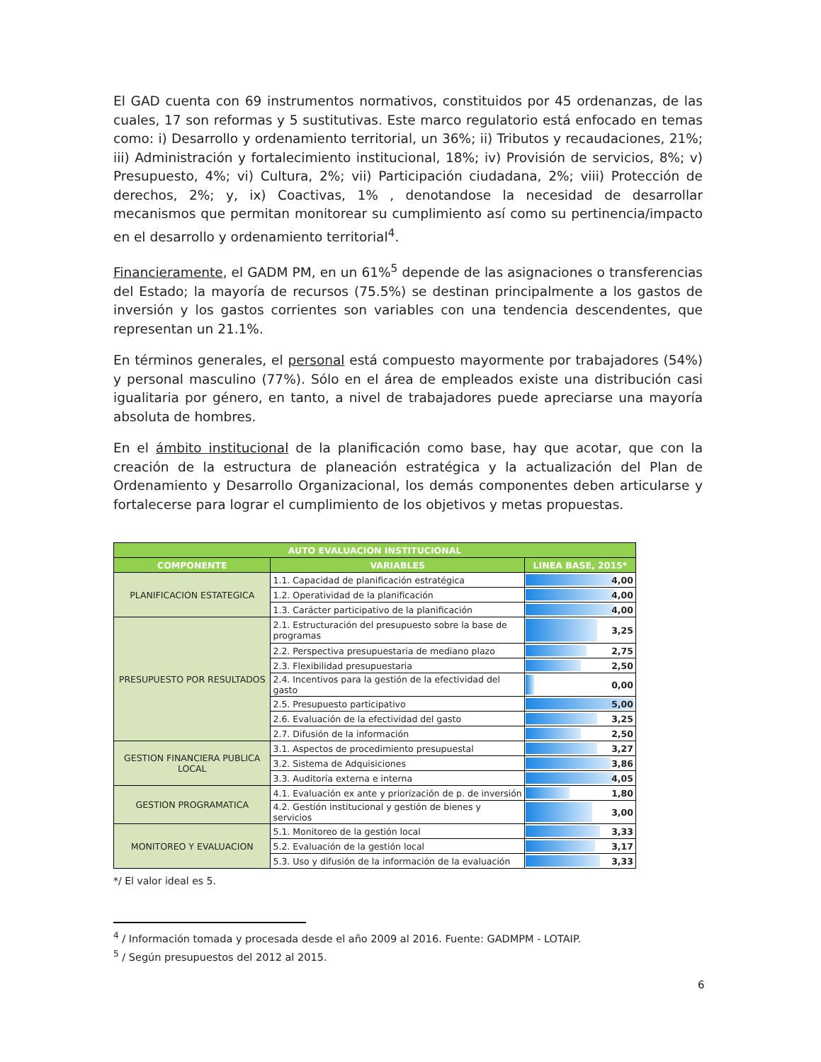El GAD cuenta con 69 instrumentos normativos, constituidos por 45 ordenanzas, de las cuales, 17 son reformas y 5 sustitutivas. Este marco regulatorio está enfocado en temas como: i) Desarrollo y ordenamiento territorial, un 36%; ii) Tributos y recaudaciones, 21%; iii) Administración y fortalecimiento institucional, 18%; iv) Provisión de servicios, 8%; v) Presupuesto, 4%; vi) Cultura, 2%; vii) Participación ciudadana, 2%; viii) Protección de derechos, 2%; y, ix) Coactivas, 1% , denotandose la necesidad de desarrollar mecanismos que permitan monitorear su cumplimiento así como su pertinencia/impacto en el desarrollo y ordenamiento territorial<sup>4</sup>.
Financieramente, el GADM PM, en un 61%<sup>5</sup> depende de las asignaciones o transferencias del Estado; la mayoría de recursos (75.5%) se destinan principalmente a los gastos de inversión y los gastos corrientes son variables con una tendencia descendentes, que representan un 21.1%.
En términos generales, el personal está compuesto mayormente por trabajadores (54%) y personal masculino (77%). Sólo en el área de empleados existe una distribución casi igualitaria por género, en tanto, a nivel de trabajadores puede apreciarse una mayoría absoluta de hombres.
En el ámbito institucional de la planificación como base, hay que acotar, que con la creación de la estructura de planeación estratégica y la actualización del Plan de Ordenamiento y Desarrollo Organizacional, los demás componentes deben articularse y fortalecerse para lograr el cumplimiento de los objetivos y metas propuestas.
| AUTO EVALUACION INSTITUCIONAL | | |
| --- | --- | --- |
| COMPONENTE | VARIABLES | LINEA BASE, 2015* |
| PLANIFICACION ESTATEGICA | 1.1. Capacidad de planificación estratégica | 4,00 |
| | 1.2. Operatividad de la planificación | 4,00 |
| | 1.3. Carácter participativo de la planificación | 4,00 |
| PRESUPUESTO POR RESULTADOS | 2.1. Estructuración del presupuesto sobre la base de programas | 3,25 |
| | 2.2. Perspectiva presupuestaria de mediano plazo | 2,75 |
| | 2.3. Flexibilidad presupuestaria | 2,50 |
| | 2.4. Incentivos para la gestión de la efectividad del gasto | 0,00 |
| | 2.5. Presupuesto participativo | 5,00 |
| | 2.6. Evaluación de la efectividad del gasto | 3,25 |
| | 2.7. Difusión de la información | 2,50 |
| GESTION FINANCIERA PUBLICA LOCAL | 3.1. Aspectos de procedimiento presupuestal | 3,27 |
| | 3.2. Sistema de Adquisiciones | 3,86 |
| | 3.3. Auditoría externa e interna | 4,05 |
| GESTION PROGRAMATICA | 4.1. Evaluación ex ante y priorización de p. de inversión | 1,80 |
| | 4.2. Gestión institucional y gestión de bienes y servicios | 3,00 |
| MONITOREO Y EVALUACION | 5.1. Monitoreo de la gestión local | 3,33 |
| | 5.2. Evaluación de la gestión local | 3,17 |
| | 5.3. Uso y difusión de la información de la evaluación | 3,33 |
*/ El valor ideal es 5.
<sup>4</sup> / Información tomada y procesada desde el año 2009 al 2016. Fuente: GADMPM - LOTAIP.
<sup>5</sup> / Según presupuestos del 2012 al 2015.
6